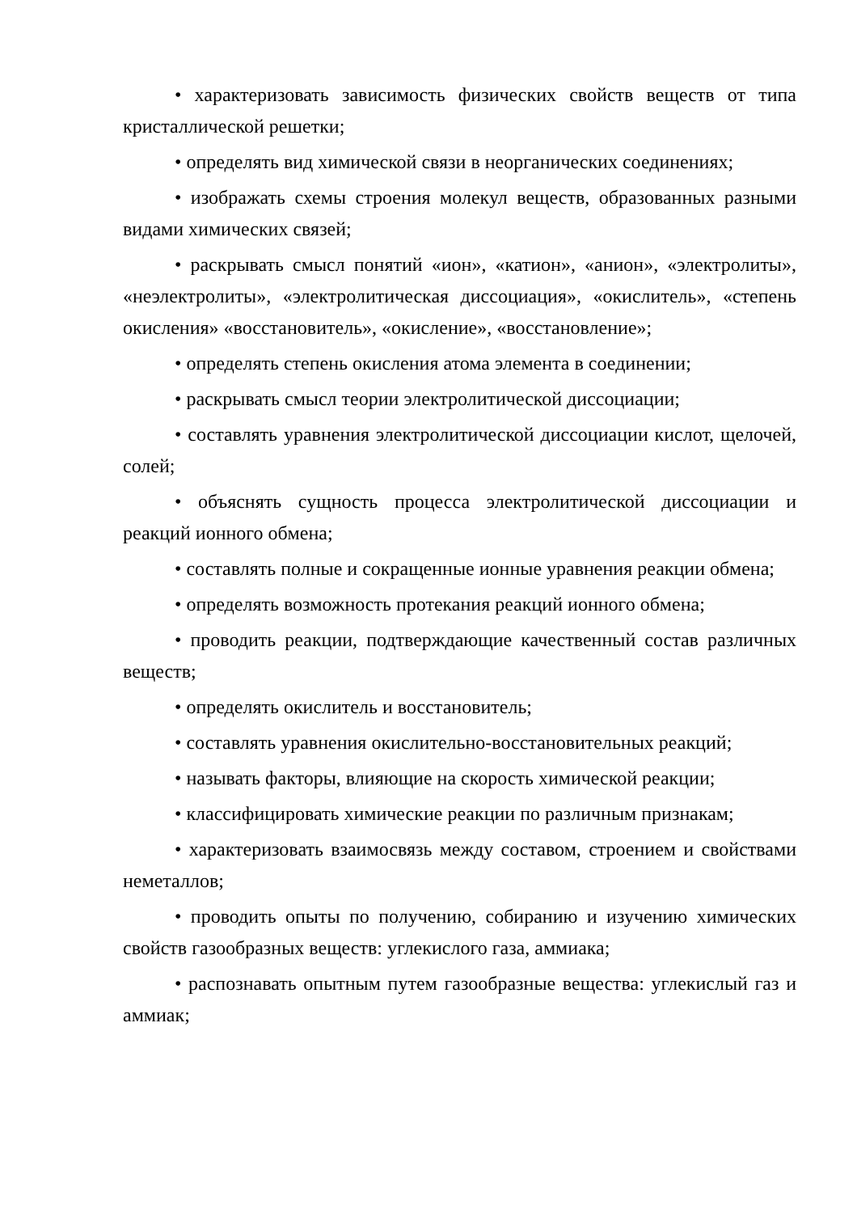• характеризовать зависимость физических свойств веществ от типа кристаллической решетки;
• определять вид химической связи в неорганических соединениях;
• изображать схемы строения молекул веществ, образованных разными видами химических связей;
• раскрывать смысл понятий «ион», «катион», «анион», «электролиты», «неэлектролиты», «электролитическая диссоциация», «окислитель», «степень окисления» «восстановитель», «окисление», «восстановление»;
• определять степень окисления атома элемента в соединении;
• раскрывать смысл теории электролитической диссоциации;
• составлять уравнения электролитической диссоциации кислот, щелочей, солей;
• объяснять сущность процесса электролитической диссоциации и реакций ионного обмена;
• составлять полные и сокращенные ионные уравнения реакции обмена;
• определять возможность протекания реакций ионного обмена;
• проводить реакции, подтверждающие качественный состав различных веществ;
• определять окислитель и восстановитель;
• составлять уравнения окислительно-восстановительных реакций;
• называть факторы, влияющие на скорость химической реакции;
• классифицировать химические реакции по различным признакам;
• характеризовать взаимосвязь между составом, строением и свойствами неметаллов;
• проводить опыты по получению, собиранию и изучению химических свойств газообразных веществ: углекислого газа, аммиака;
• распознавать опытным путем газообразные вещества: углекислый газ и аммиак;